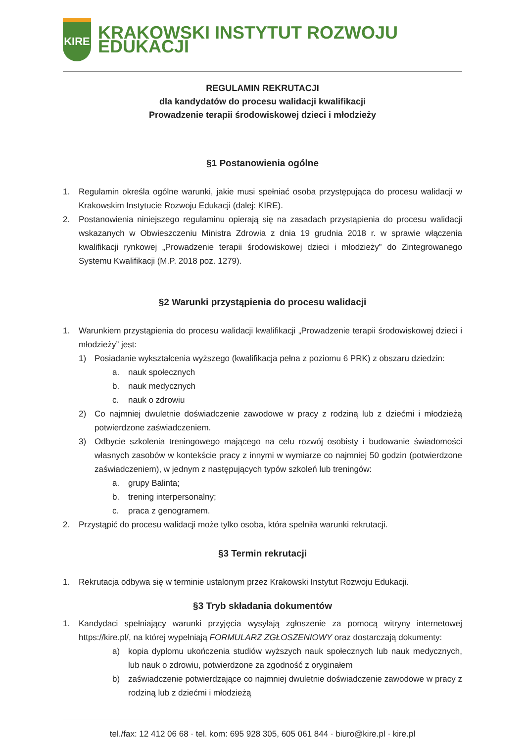KIRE
KRAKOWSKI INSTYTUT ROZWOJU EDUKACJI
REGULAMIN REKRUTACJI
dla kandydatów do procesu walidacji kwalifikacji
Prowadzenie terapii środowiskowej dzieci i młodzieży
§1 Postanowienia ogólne
1. Regulamin określa ogólne warunki, jakie musi spełniać osoba przystępująca do procesu walidacji w Krakowskim Instytucie Rozwoju Edukacji (dalej: KIRE).
2. Postanowienia niniejszego regulaminu opierają się na zasadach przystąpienia do procesu walidacji wskazanych w Obwieszczeniu Ministra Zdrowia z dnia 19 grudnia 2018 r. w sprawie włączenia kwalifikacji rynkowej „Prowadzenie terapii środowiskowej dzieci i młodzieży” do Zintegrowanego Systemu Kwalifikacji (M.P. 2018 poz. 1279).
§2 Warunki przystąpienia do procesu walidacji
1. Warunkiem przystąpienia do procesu walidacji kwalifikacji „Prowadzenie terapii środowiskowej dzieci i młodzieży” jest:
1) Posiadanie wykształcenia wyższego (kwalifikacja pełna z poziomu 6 PRK) z obszaru dziedzin:
a. nauk społecznych
b. nauk medycznych
c. nauk o zdrowiu
2) Co najmniej dwuletnie doświadczenie zawodowe w pracy z rodziną lub z dziećmi i młodzieżą potwierdzone zaświadczeniem.
3) Odbycie szkolenia treningowego mającego na celu rozwój osobisty i budowanie świadomości własnych zasobów w kontekście pracy z innymi w wymiarze co najmniej 50 godzin (potwierdzone zaświadczeniem), w jednym z następujących typów szkoleń lub treningów:
a. grupy Balinta;
b. trening interpersonalny;
c. praca z genogramem.
2. Przystąpić do procesu walidacji może tylko osoba, która spełniła warunki rekrutacji.
§3 Termin rekrutacji
1. Rekrutacja odbywa się w terminie ustalonym przez Krakowski Instytut Rozwoju Edukacji.
§3 Tryb składania dokumentów
1. Kandydaci spełniający warunki przyjęcia wysyłają zgłoszenie za pomocą witryny internetowej https://kire.pl/, na której wypełniają FORMULARZ ZGŁOSZENIOWY oraz dostarczają dokumenty:
a) kopia dyplomu ukończenia studiów wyższych nauk społecznych lub nauk medycznych, lub nauk o zdrowiu, potwierdzone za zgodność z oryginałem
b) zaświadczenie potwierdzające co najmniej dwuletnie doświadczenie zawodowe w pracy z rodziną lub z dziećmi i młodzieżą
tel./fax: 12 412 06 68 · tel. kom: 695 928 305, 605 061 844 · biuro@kire.pl · kire.pl